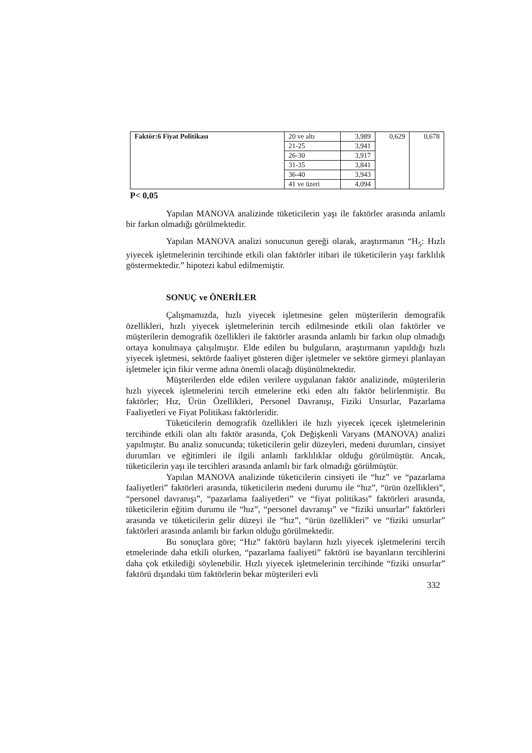| Faktör:6 Fiyat Politikası | 20 ve altı | 3,989 | 0,629 | 0,678 |
| | 21-25 | 3,941 | | |
| | 26-30 | 3,917 | | |
| | 31-35 | 3,841 | | |
| | 36-40 | 3,943 | | |
| | 41 ve üzeri | 4,094 | | |
P< 0,05
Yapılan MANOVA analizinde tüketicilerin yaşı ile faktörler arasında anlamlı bir farkın olmadığı görülmektedir.
Yapılan MANOVA analizi sonucunun gereği olarak, araştırmanın “H<sub>5</sub>: Hızlı yiyecek işletmelerinin tercihinde etkili olan faktörler itibari ile tüketicilerin yaşı farklılık göstermektedir.” hipotezi kabul edilmemiştir.
SONUÇ ve ÖNERİLER
Çalışmamızda, hızlı yiyecek işletmesine gelen müşterilerin demografik özellikleri, hızlı yiyecek işletmelerinin tercih edilmesinde etkili olan faktörler ve müşterilerin demografik özellikleri ile faktörler arasında anlamlı bir farkın olup olmadığı ortaya konulmaya çalışılmıştır. Elde edilen bu bulguların, araştırmanın yapıldığı hızlı yiyecek işletmesi, sektörde faaliyet gösteren diğer işletmeler ve sektöre girmeyi planlayan işletmeler için fikir verme adına önemli olacağı düşünülmektedir.
Müşterilerden elde edilen verilere uygulanan faktör analizinde, müşterilerin hızlı yiyecek işletmelerini tercih etmelerine etki eden altı faktör belirlenmiştir. Bu faktörler; Hız, Ürün Özellikleri, Personel Davranışı, Fiziki Unsurlar, Pazarlama Faaliyetleri ve Fiyat Politikası faktörleridir.
Tüketicilerin demografik özellikleri ile hızlı yiyecek içecek işletmelerinin tercihinde etkili olan altı faktör arasında, Çok Değişkenli Varyans (MANOVA) analizi yapılmıştır. Bu analiz sonucunda; tüketicilerin gelir düzeyleri, medeni durumları, cinsiyet durumları ve eğitimleri ile ilgili anlamlı farklılıklar olduğu görülmüştür. Ancak, tüketicilerin yaşı ile tercihleri arasında anlamlı bir fark olmadığı görülmüştür.
Yapılan MANOVA analizinde tüketicilerin cinsiyeti ile “hız” ve “pazarlama faaliyetleri” faktörleri arasında, tüketicilerin medeni durumu ile “hız”, “ürün özellikleri”, “personel davranışı”, “pazarlama faaliyetleri” ve “fiyat politikası” faktörleri arasında, tüketicilerin eğitim durumu ile “hız”, “personel davranışı” ve “fiziki unsurlar” faktörleri arasında ve tüketicilerin gelir düzeyi ile “hız”, “ürün özellikleri” ve “fiziki unsurlar” faktörleri arasında anlamlı bir farkın olduğu görülmektedir.
Bu sonuçlara göre; “Hız” faktörü bayların hızlı yiyecek işletmelerini tercih etmelerinde daha etkili olurken, “pazarlama faaliyeti” faktörü ise bayanların tercihlerini daha çok etkilediği söylenebilir. Hızlı yiyecek işletmelerinin tercihinde “fiziki unsurlar” faktörü dışındaki tüm faktörlerin bekar müşterileri evli
332